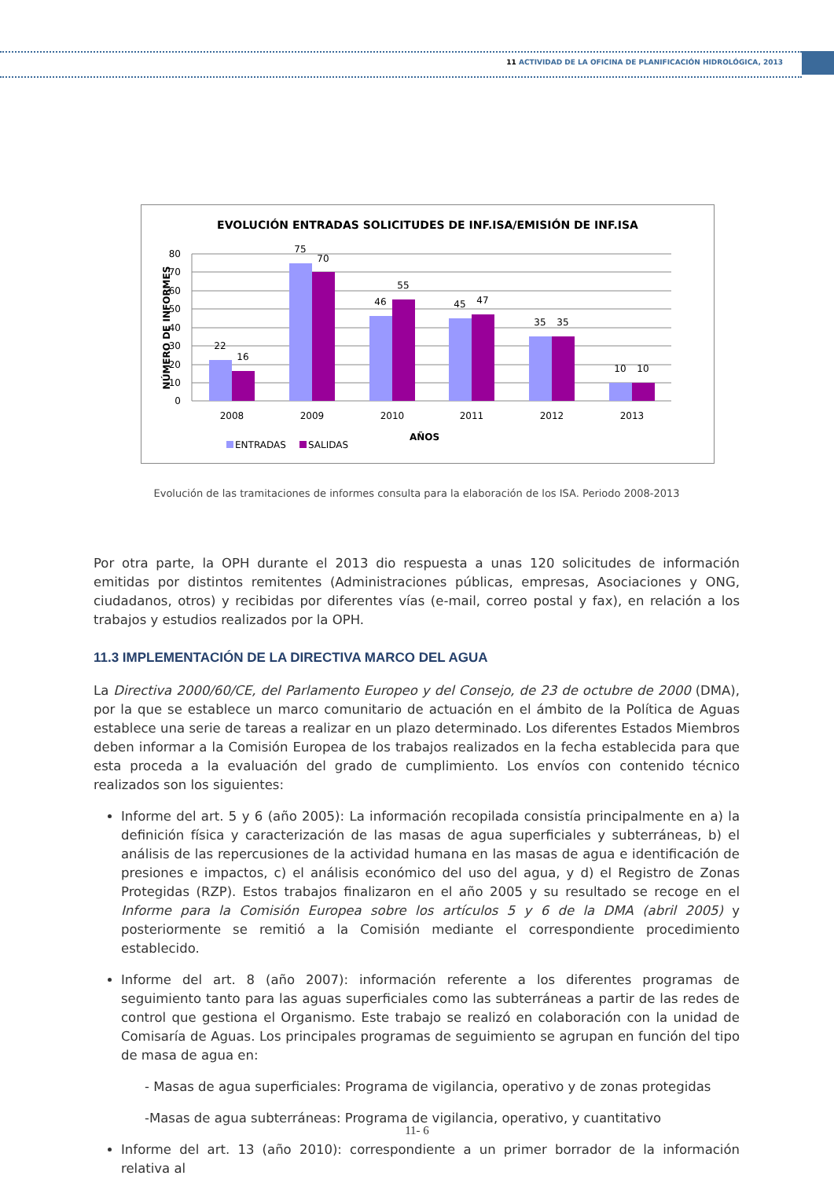11 ACTIVIDAD DE LA OFICINA DE PLANIFICACIÓN HIDROLÓGICA, 2013
EVOLUCIÓN ENTRADAS SOLICITUDES DE INF.ISA/EMISIÓN DE INF.ISA
80
70
60
50
40
30
20
10
0
22
16
75
70
46
55
45
47
35
35
10
10
2008
2009
2010
2011
2012
2013
AÑOS
NÚMERO DE INFORMES
ENTRADAS
SALIDAS
Evolución de las tramitaciones de informes consulta para la elaboración de los ISA. Periodo 2008-2013
Por otra parte, la OPH durante el 2013 dio respuesta a unas 120 solicitudes de información emitidas por distintos remitentes (Administraciones públicas, empresas, Asociaciones y ONG, ciudadanos, otros) y recibidas por diferentes vías (e-mail, correo postal y fax), en relación a los trabajos y estudios realizados por la OPH.
11.3 IMPLEMENTACIÓN DE LA DIRECTIVA MARCO DEL AGUA
La Directiva 2000/60/CE, del Parlamento Europeo y del Consejo, de 23 de octubre de 2000 (DMA), por la que se establece un marco comunitario de actuación en el ámbito de la Política de Aguas establece una serie de tareas a realizar en un plazo determinado. Los diferentes Estados Miembros deben informar a la Comisión Europea de los trabajos realizados en la fecha establecida para que esta proceda a la evaluación del grado de cumplimiento. Los envíos con contenido técnico realizados son los siguientes:
Informe del art. 5 y 6 (año 2005): La información recopilada consistía principalmente en a) la definición física y caracterización de las masas de agua superficiales y subterráneas, b) el análisis de las repercusiones de la actividad humana en las masas de agua e identificación de presiones e impactos, c) el análisis económico del uso del agua, y d) el Registro de Zonas Protegidas (RZP). Estos trabajos finalizaron en el año 2005 y su resultado se recoge en el Informe para la Comisión Europea sobre los artículos 5 y 6 de la DMA (abril 2005) y posteriormente se remitió a la Comisión mediante el correspondiente procedimiento establecido.
Informe del art. 8 (año 2007): información referente a los diferentes programas de seguimiento tanto para las aguas superficiales como las subterráneas a partir de las redes de control que gestiona el Organismo. Este trabajo se realizó en colaboración con la unidad de Comisaría de Aguas. Los principales programas de seguimiento se agrupan en función del tipo de masa de agua en:
- Masas de agua superficiales: Programa de vigilancia, operativo y de zonas protegidas
-Masas de agua subterráneas: Programa de vigilancia, operativo, y cuantitativo
Informe del art. 13 (año 2010): correspondiente a un primer borrador de la información relativa al
11- 6